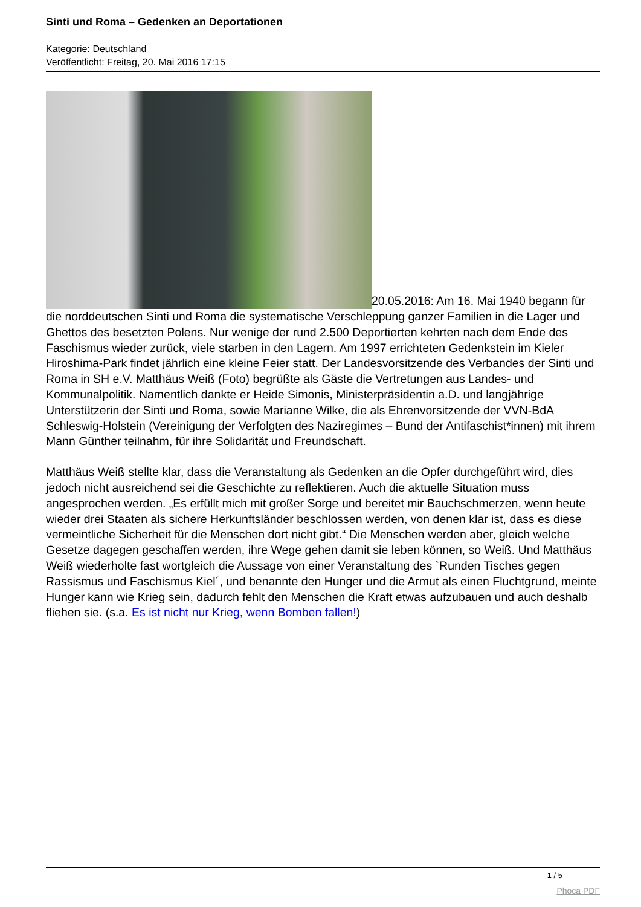Sinti und Roma – Gedenken an Deportationen
Kategorie: Deutschland
Veröffentlicht: Freitag, 20. Mai 2016 17:15
20.05.2016: Am 16. Mai 1940 begann für die norddeutschen Sinti und Roma die systematische Verschleppung ganzer Familien in die Lager und Ghettos des besetzten Polens. Nur wenige der rund 2.500 Deportierten kehrten nach dem Ende des Faschismus wieder zurück, viele starben in den Lagern. Am 1997 errichteten Gedenkstein im Kieler Hiroshima-Park findet jährlich eine kleine Feier statt. Der Landesvorsitzende des Verbandes der Sinti und Roma in SH e.V. Matthäus Weiß (Foto) begrüßte als Gäste die Vertretungen aus Landes- und Kommunalpolitik. Namentlich dankte er Heide Simonis, Ministerpräsidentin a.D. und langjährige Unterstützerin der Sinti und Roma, sowie Marianne Wilke, die als Ehrenvorsitzende der VVN-BdA Schleswig-Holstein (Vereinigung der Verfolgten des Naziregimes – Bund der Antifaschist*innen) mit ihrem Mann Günther teilnahm, für ihre Solidarität und Freundschaft.
Matthäus Weiß stellte klar, dass die Veranstaltung als Gedenken an die Opfer durchgeführt wird, dies jedoch nicht ausreichend sei die Geschichte zu reflektieren. Auch die aktuelle Situation muss angesprochen werden. „Es erfüllt mich mit großer Sorge und bereitet mir Bauchschmerzen, wenn heute wieder drei Staaten als sichere Herkunftsländer beschlossen werden, von denen klar ist, dass es diese vermeintliche Sicherheit für die Menschen dort nicht gibt.“ Die Menschen werden aber, gleich welche Gesetze dagegen geschaffen werden, ihre Wege gehen damit sie leben können, so Weiß. Und Matthäus Weiß wiederholte fast wortgleich die Aussage von einer Veranstaltung des `Runden Tisches gegen Rassismus und Faschismus Kiel´, und benannte den Hunger und die Armut als einen Fluchtgrund, meinte Hunger kann wie Krieg sein, dadurch fehlt den Menschen die Kraft etwas aufzubauen und auch deshalb fliehen sie. (s.a. Es ist nicht nur Krieg, wenn Bomben fallen!)
1 / 5
Phoca PDF